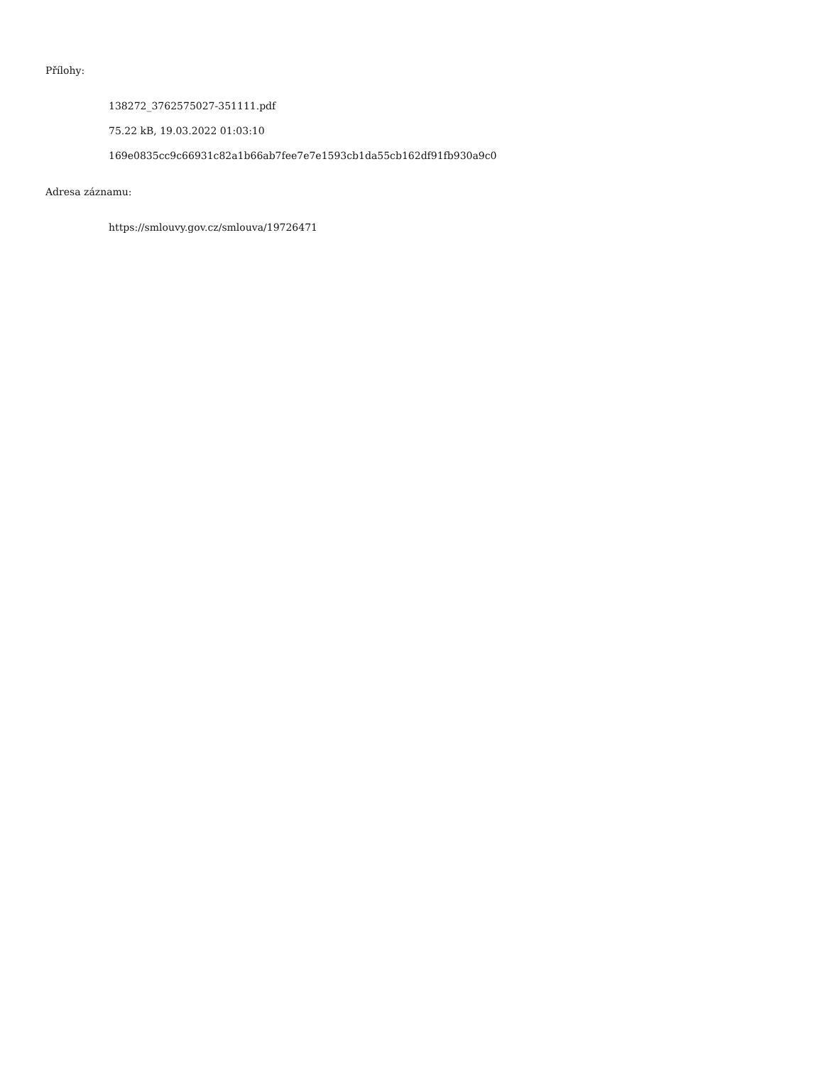Přílohy:
138272_3762575027-351111.pdf
75.22 kB, 19.03.2022 01:03:10
169e0835cc9c66931c82a1b66ab7fee7e7e1593cb1da55cb162df91fb930a9c0
Adresa záznamu:
https://smlouvy.gov.cz/smlouva/19726471